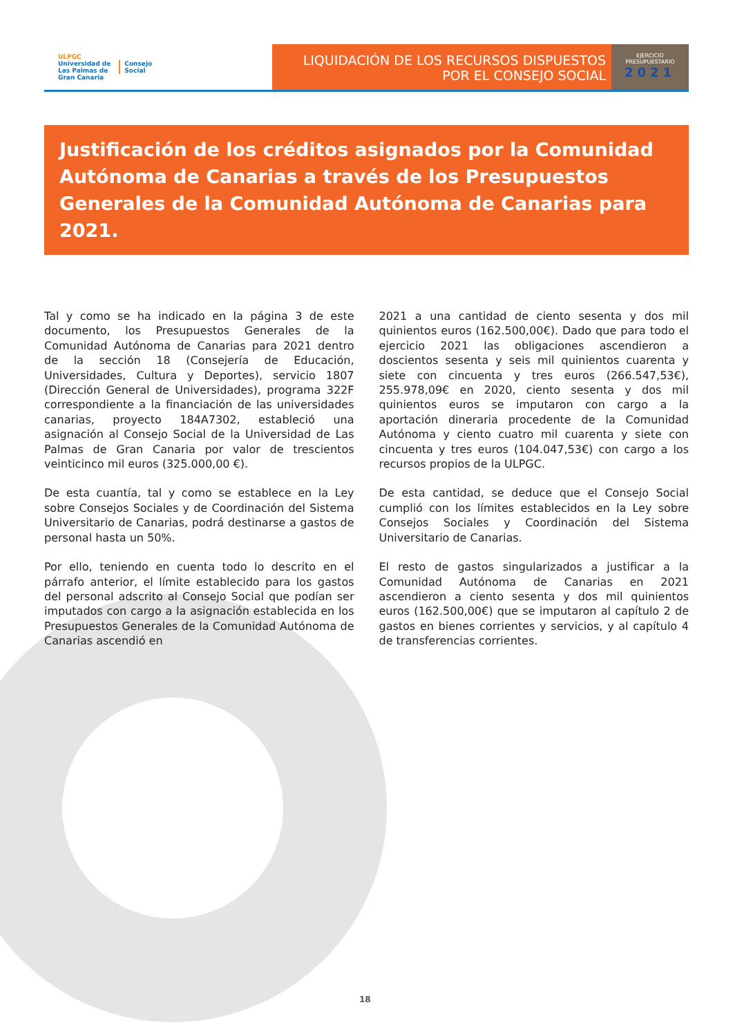ULPGC
Universidad de
Las Palmas de
Gran Canaria
Consejo
Social
LIQUIDACIÓN DE LOS RECURSOS DISPUESTOS
POR EL CONSEJO SOCIAL
EJERCICIO
PRESUPUESTARIO
2021
Justificación de los créditos asignados por la Comunidad Autónoma de Canarias a través de los Presupuestos Generales de la Comunidad Autónoma de Canarias para 2021.
Tal y como se ha indicado en la página 3 de este documento, los Presupuestos Generales de la Comunidad Autónoma de Canarias para 2021 dentro de la sección 18 (Consejería de Educación, Universidades, Cultura y Deportes), servicio 1807 (Dirección General de Universidades), programa 322F correspondiente a la financiación de las universidades canarias, proyecto 184A7302, estableció una asignación al Consejo Social de la Universidad de Las Palmas de Gran Canaria por valor de trescientos veinticinco mil euros (325.000,00 €).
De esta cuantía, tal y como se establece en la Ley sobre Consejos Sociales y de Coordinación del Sistema Universitario de Canarias, podrá destinarse a gastos de personal hasta un 50%.
Por ello, teniendo en cuenta todo lo descrito en el párrafo anterior, el límite establecido para los gastos del personal adscrito al Consejo Social que podían ser imputados con cargo a la asignación establecida en los Presupuestos Generales de la Comunidad Autónoma de Canarias ascendió en
2021 a una cantidad de ciento sesenta y dos mil quinientos euros (162.500,00€). Dado que para todo el ejercicio 2021 las obligaciones ascendieron a doscientos sesenta y seis mil quinientos cuarenta y siete con cincuenta y tres euros (266.547,53€), 255.978,09€ en 2020, ciento sesenta y dos mil quinientos euros se imputaron con cargo a la aportación dineraria procedente de la Comunidad Autónoma y ciento cuatro mil cuarenta y siete con cincuenta y tres euros (104.047,53€) con cargo a los recursos propios de la ULPGC.
De esta cantidad, se deduce que el Consejo Social cumplió con los límites establecidos en la Ley sobre Consejos Sociales y Coordinación del Sistema Universitario de Canarias.
El resto de gastos singularizados a justificar a la Comunidad Autónoma de Canarias en 2021 ascendieron a ciento sesenta y dos mil quinientos euros (162.500,00€) que se imputaron al capítulo 2 de gastos en bienes corrientes y servicios, y al capítulo 4 de transferencias corrientes.
18